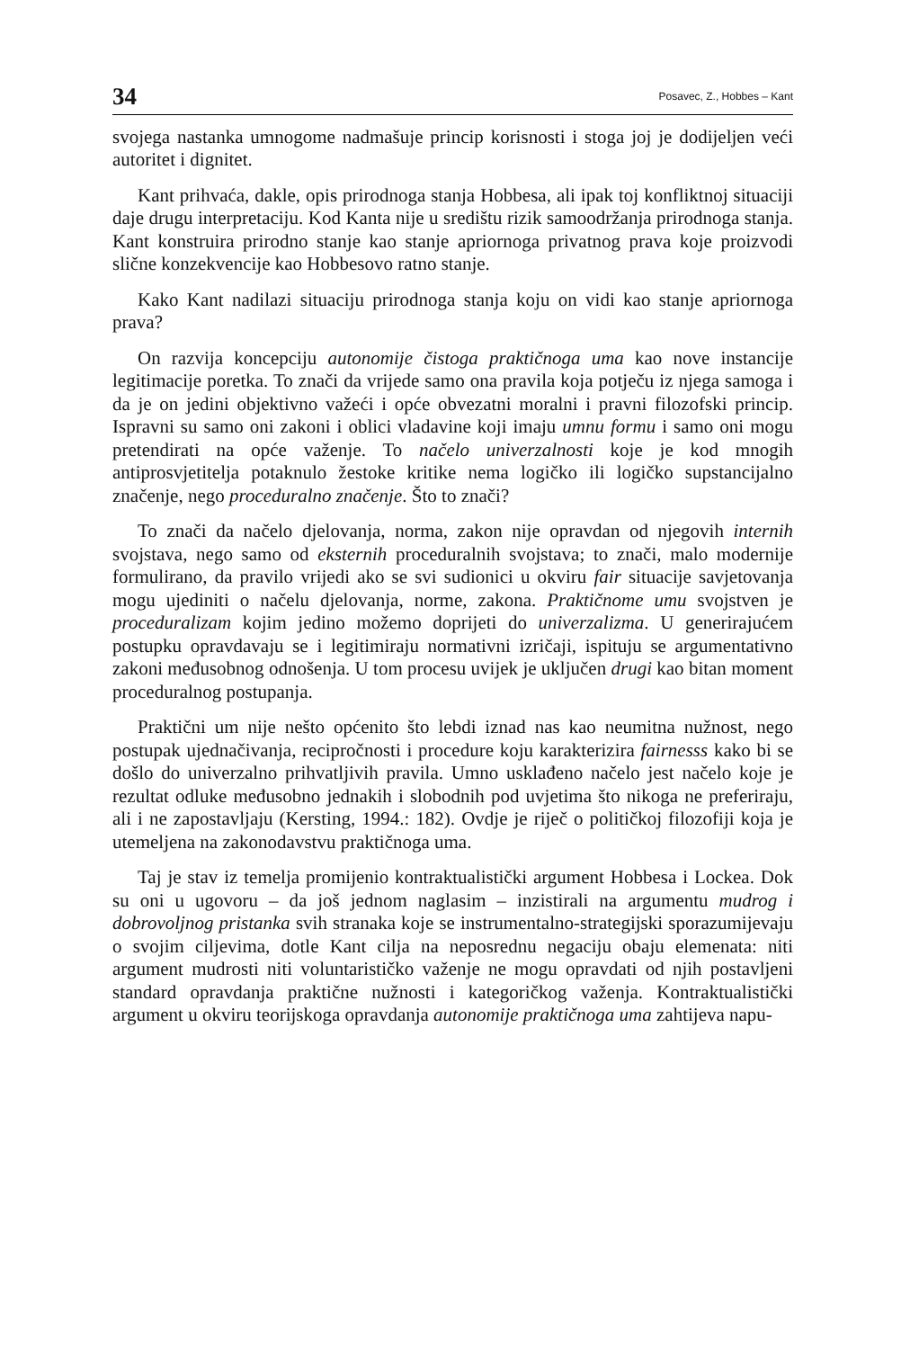34 Posavec, Z., Hobbes – Kant
svojega nastanka umnogome nadmašuje princip korisnosti i stoga joj je dodijeljen veći autoritet i dignitet.
Kant prihvaća, dakle, opis prirodnoga stanja Hobbesa, ali ipak toj konfliktnoj situaciji daje drugu interpretaciju. Kod Kanta nije u središtu rizik samoodržanja prirodnoga stanja. Kant konstruira prirodno stanje kao stanje apriornoga privatnog prava koje proizvodi slične konzekvencije kao Hobbesovo ratno stanje.
Kako Kant nadilazi situaciju prirodnoga stanja koju on vidi kao stanje apriornoga prava?
On razvija koncepciju autonomije čistoga praktičnoga uma kao nove instancije legitimacije poretka. To znači da vrijede samo ona pravila koja potječu iz njega samoga i da je on jedini objektivno važeći i opće obvezatni moralni i pravni filozofski princip. Ispravni su samo oni zakoni i oblici vladavine koji imaju umnu formu i samo oni mogu pretendirati na opće važenje. To načelo univerzalnosti koje je kod mnogih antiprosvjetitelja potaknulo žestoke kritike nema logičko ili logičko supstancijalno značenje, nego proceduralno značenje. Što to znači?
To znači da načelo djelovanja, norma, zakon nije opravdan od njegovih internih svojstava, nego samo od eksternih proceduralnih svojstava; to znači, malo modernije formulirano, da pravilo vrijedi ako se svi sudionici u okviru fair situacije savjetovanja mogu ujediniti o načelu djelovanja, norme, zakona. Praktičnome umu svojstven je proceduralizam kojim jedino možemo doprijeti do univerzalizma. U generirajućem postupku opravdavaju se i legitimiraju normativni izričaji, ispituju se argumentativno zakoni međusobnog odnošenja. U tom procesu uvijek je uključen drugi kao bitan moment proceduralnog postupanja.
Praktični um nije nešto općenito što lebdi iznad nas kao neumitna nužnost, nego postupak ujednačivanja, recipročnosti i procedure koju karakterizira fairnesss kako bi se došlo do univerzalno prihvatljivih pravila. Umno usklađeno načelo jest načelo koje je rezultat odluke međusobno jednakih i slobodnih pod uvjetima što nikoga ne preferiraju, ali i ne zapostavljaju (Kersting, 1994.: 182). Ovdje je riječ o političkoj filozofiji koja je utemeljena na zakonodavstvu praktičnoga uma.
Taj je stav iz temelja promijenio kontraktualistički argument Hobbesa i Lockea. Dok su oni u ugovoru – da još jednom naglasim – inzistirali na argumentu mudrog i dobrovoljnog pristanka svih stranaka koje se instrumentalno-strategijski sporazumijevaju o svojim ciljevima, dotle Kant cilja na neposrednu negaciju obaju elemenata: niti argument mudrosti niti voluntarističko važenje ne mogu opravdati od njih postavljeni standard opravdanja praktične nužnosti i kategoričkog važenja. Kontraktualistički argument u okviru teorijskoga opravdanja autonomije praktičnoga uma zahtijeva napu-